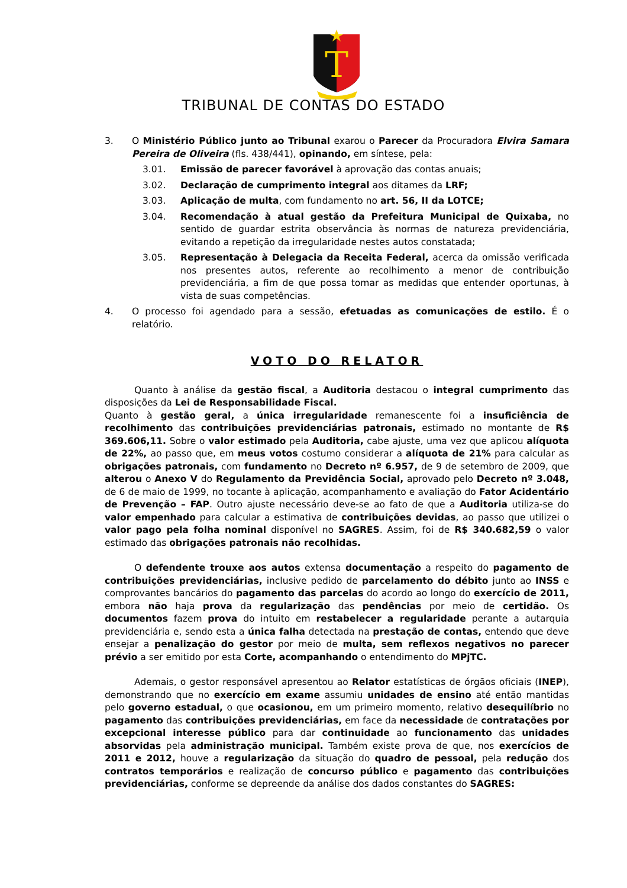T
TRIBUNAL DE CONTAS DO ESTADO
3. O Ministério Público junto ao Tribunal exarou o Parecer da Procuradora Elvira Samara Pereira de Oliveira (fls. 438/441), opinando, em síntese, pela:
3.01. Emissão de parecer favorável à aprovação das contas anuais;
3.02. Declaração de cumprimento integral aos ditames da LRF;
3.03. Aplicação de multa, com fundamento no art. 56, II da LOTCE;
3.04. Recomendação à atual gestão da Prefeitura Municipal de Quixaba, no sentido de guardar estrita observância às normas de natureza previdenciária, evitando a repetição da irregularidade nestes autos constatada;
3.05. Representação à Delegacia da Receita Federal, acerca da omissão verificada nos presentes autos, referente ao recolhimento a menor de contribuição previdenciária, a fim de que possa tomar as medidas que entender oportunas, à vista de suas competências.
4. O processo foi agendado para a sessão, efetuadas as comunicações de estilo. É o relatório.
VOTO DO RELATOR
Quanto à análise da gestão fiscal, a Auditoria destacou o integral cumprimento das disposições da Lei de Responsabilidade Fiscal.
Quanto à gestão geral, a única irregularidade remanescente foi a insuficiência de recolhimento das contribuições previdenciárias patronais, estimado no montante de R$ 369.606,11. Sobre o valor estimado pela Auditoria, cabe ajuste, uma vez que aplicou alíquota de 22%, ao passo que, em meus votos costumo considerar a alíquota de 21% para calcular as obrigações patronais, com fundamento no Decreto nº 6.957, de 9 de setembro de 2009, que alterou o Anexo V do Regulamento da Previdência Social, aprovado pelo Decreto nº 3.048, de 6 de maio de 1999, no tocante à aplicação, acompanhamento e avaliação do Fator Acidentário de Prevenção – FAP. Outro ajuste necessário deve-se ao fato de que a Auditoria utiliza-se do valor empenhado para calcular a estimativa de contribuições devidas, ao passo que utilizei o valor pago pela folha nominal disponível no SAGRES. Assim, foi de R$ 340.682,59 o valor estimado das obrigações patronais não recolhidas.
O defendente trouxe aos autos extensa documentação a respeito do pagamento de contribuições previdenciárias, inclusive pedido de parcelamento do débito junto ao INSS e comprovantes bancários do pagamento das parcelas do acordo ao longo do exercício de 2011, embora não haja prova da regularização das pendências por meio de certidão. Os documentos fazem prova do intuito em restabelecer a regularidade perante a autarquia previdenciária e, sendo esta a única falha detectada na prestação de contas, entendo que deve ensejar a penalização do gestor por meio de multa, sem reflexos negativos no parecer prévio a ser emitido por esta Corte, acompanhando o entendimento do MPjTC.
Ademais, o gestor responsável apresentou ao Relator estatísticas de órgãos oficiais (INEP), demonstrando que no exercício em exame assumiu unidades de ensino até então mantidas pelo governo estadual, o que ocasionou, em um primeiro momento, relativo desequilíbrio no pagamento das contribuições previdenciárias, em face da necessidade de contratações por excepcional interesse público para dar continuidade ao funcionamento das unidades absorvidas pela administração municipal. Também existe prova de que, nos exercícios de 2011 e 2012, houve a regularização da situação do quadro de pessoal, pela redução dos contratos temporários e realização de concurso público e pagamento das contribuições previdenciárias, conforme se depreende da análise dos dados constantes do SAGRES: